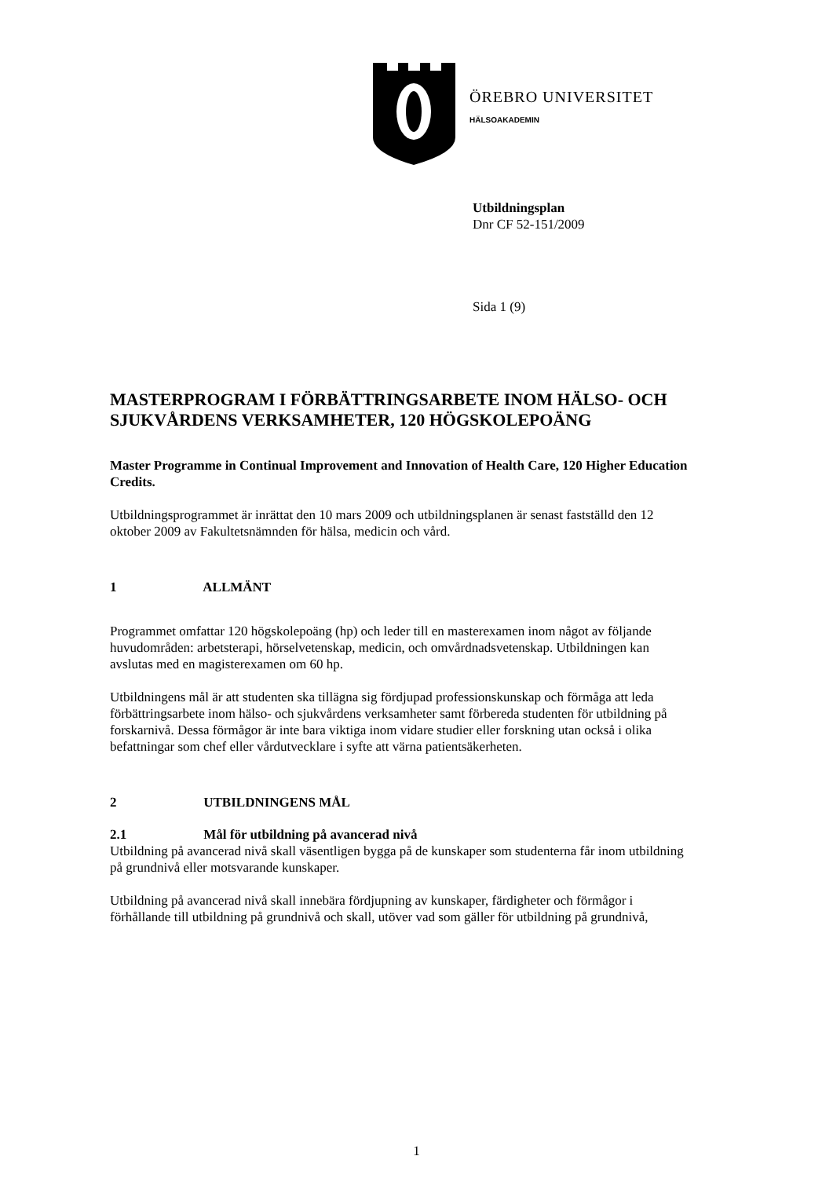ÖREBRO UNIVERSITET
HÄLSOAKADEMIN
Utbildningsplan
Dnr CF 52-151/2009
Sida 1 (9)
MASTERPROGRAM I FÖRBÄTTRINGSARBETE INOM HÄLSO- OCH SJUKVÅRDENS VERKSAMHETER, 120 HÖGSKOLEPOÄNG
Master Programme in Continual Improvement and Innovation of Health Care, 120 Higher Education Credits.
Utbildningsprogrammet är inrättat den 10 mars 2009 och utbildningsplanen är senast fastställd den 12 oktober 2009 av Fakultetsnämnden för hälsa, medicin och vård.
1 ALLMÄNT
Programmet omfattar 120 högskolepoäng (hp) och leder till en masterexamen inom något av följande huvudområden: arbetsterapi, hörselvetenskap, medicin, och omvårdnadsvetenskap. Utbildningen kan avslutas med en magisterexamen om 60 hp.
Utbildningens mål är att studenten ska tillägna sig fördjupad professionskunskap och förmåga att leda förbättringsarbete inom hälso- och sjukvårdens verksamheter samt förbereda studenten för utbildning på forskarnivå. Dessa förmågor är inte bara viktiga inom vidare studier eller forskning utan också i olika befattningar som chef eller vårdutvecklare i syfte att värna patientsäkerheten.
2 UTBILDNINGENS MÅL
2.1 Mål för utbildning på avancerad nivå
Utbildning på avancerad nivå skall väsentligen bygga på de kunskaper som studenterna får inom utbildning på grundnivå eller motsvarande kunskaper.
Utbildning på avancerad nivå skall innebära fördjupning av kunskaper, färdigheter och förmågor i förhållande till utbildning på grundnivå och skall, utöver vad som gäller för utbildning på grundnivå,
1